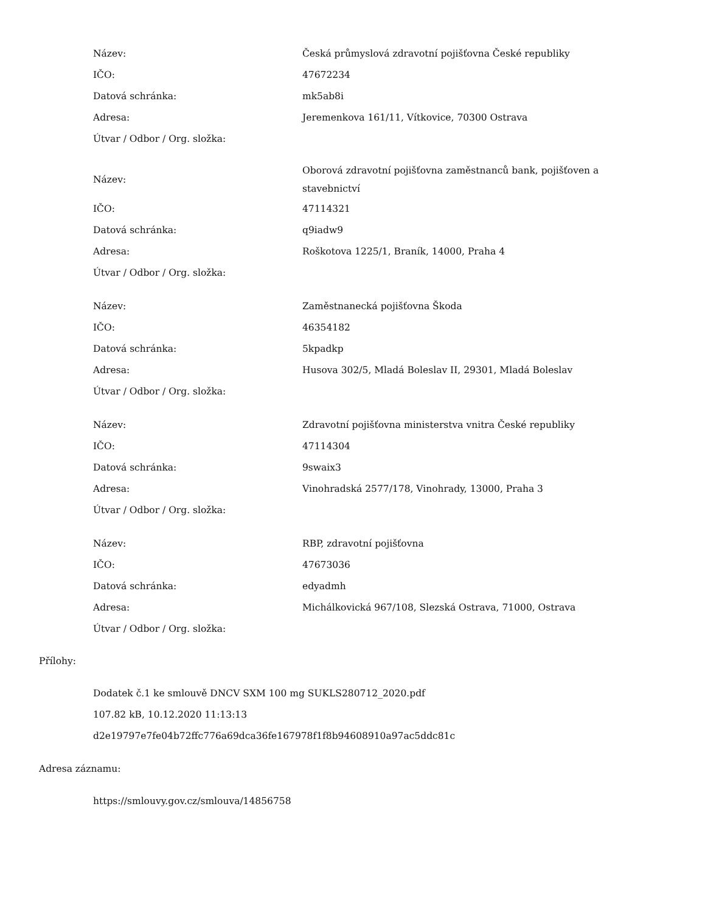| Název: | Česká průmyslová zdravotní pojišťovna České republiky |
| IČO: | 47672234 |
| Datová schránka: | mk5ab8i |
| Adresa: | Jeremenkova 161/11, Vítkovice, 70300 Ostrava |
| Útvar / Odbor / Org. složka: | |
| Název: | Oborová zdravotní pojišťovna zaměstnanců bank, pojišťoven a stavebnictví |
| IČO: | 47114321 |
| Datová schránka: | q9iadw9 |
| Adresa: | Roškotova 1225/1, Braník, 14000, Praha 4 |
| Útvar / Odbor / Org. složka: | |
| Název: | Zaměstnanecká pojišťovna Škoda |
| IČO: | 46354182 |
| Datová schránka: | 5kpadkp |
| Adresa: | Husova 302/5, Mladá Boleslav II, 29301, Mladá Boleslav |
| Útvar / Odbor / Org. složka: | |
| Název: | Zdravotní pojišťovna ministerstva vnitra České republiky |
| IČO: | 47114304 |
| Datová schránka: | 9swaix3 |
| Adresa: | Vinohradská 2577/178, Vinohrady, 13000, Praha 3 |
| Útvar / Odbor / Org. složka: | |
| Název: | RBP, zdravotní pojišťovna |
| IČO: | 47673036 |
| Datová schránka: | edyadmh |
| Adresa: | Michálkovická 967/108, Slezská Ostrava, 71000, Ostrava |
| Útvar / Odbor / Org. složka: | |
Přílohy:
Dodatek č.1 ke smlouvě DNCV SXM 100 mg SUKLS280712_2020.pdf
107.82 kB, 10.12.2020 11:13:13
d2e19797e7fe04b72ffc776a69dca36fe167978f1f8b94608910a97ac5ddc81c
Adresa záznamu:
https://smlouvy.gov.cz/smlouva/14856758